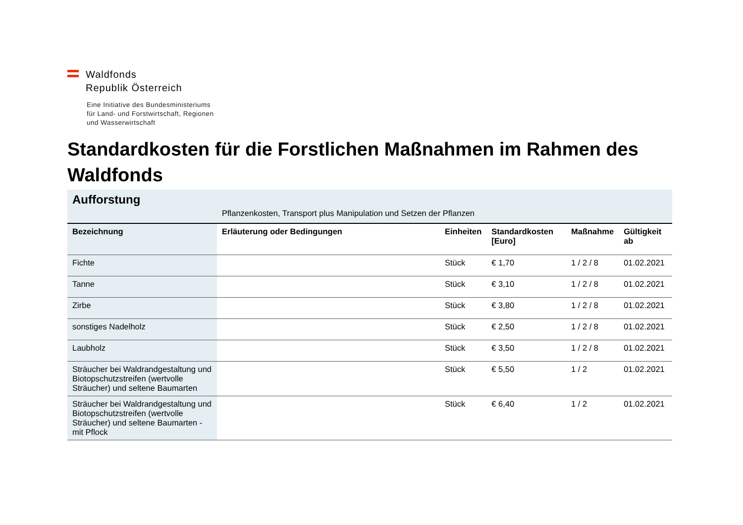Waldfonds
Republik Österreich
Eine Initiative des Bundesministeriums
für Land- und Forstwirtschaft, Regionen
und Wasserwirtschaft
Standardkosten für die Forstlichen Maßnahmen im Rahmen des Waldfonds
| Aufforstung | Pflanzenkosten, Transport plus Manipulation und Setzen der Pflanzen | | | | |
| Bezeichnung | Erläuterung oder Bedingungen | Einheiten | Standardkosten [Euro] | Maßnahme | Gültigkeit ab |
| Fichte | | Stück | € 1,70 | 1 / 2 / 8 | 01.02.2021 |
| Tanne | | Stück | € 3,10 | 1 / 2 / 8 | 01.02.2021 |
| Zirbe | | Stück | € 3,80 | 1 / 2 / 8 | 01.02.2021 |
| sonstiges Nadelholz | | Stück | € 2,50 | 1 / 2 / 8 | 01.02.2021 |
| Laubholz | | Stück | € 3,50 | 1 / 2 / 8 | 01.02.2021 |
| Sträucher bei Waldrandgestaltung und Biotopschutzstreifen (wertvolle Sträucher) und seltene Baumarten | | Stück | € 5,50 | 1 / 2 | 01.02.2021 |
| Sträucher bei Waldrandgestaltung und Biotopschutzstreifen (wertvolle Sträucher) und seltene Baumarten - mit Pflock | | Stück | € 6,40 | 1 / 2 | 01.02.2021 |